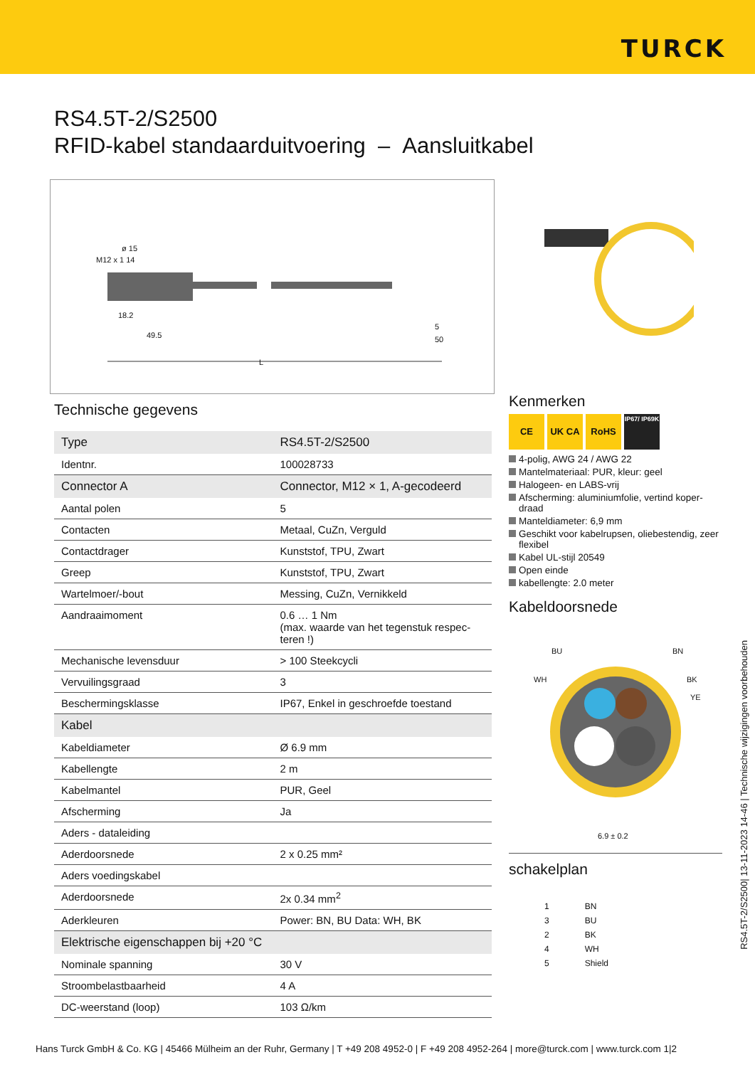TURCK
RS4.5T-2/S2500
RFID-kabel standaarduitvoering – Aansluitkabel
ø 15
M12 x 1 14
18.2
49.5 50
5
L
Technische gegevens
| Type | RS4.5T-2/S2500 |
| Identnr. | 100028733 |
| Connector A | Connector, M12 × 1, A-gecodeerd |
| Aantal polen | 5 |
| Contacten | Metaal, CuZn, Verguld |
| Contactdrager | Kunststof, TPU, Zwart |
| Greep | Kunststof, TPU, Zwart |
| Wartelmoer/-bout | Messing, CuZn, Vernikkeld |
| Aandraaimoment | 0.6 … 1 Nm (max. waarde van het tegenstuk respec-teren !) |
| Mechanische levensduur | > 100 Steekcycli |
| Vervuilingsgraad | 3 |
| Beschermingsklasse | IP67, Enkel in geschroefde toestand |
| Kabel | |
| Kabeldiameter | Ø 6.9 mm |
| Kabellengte | 2 m |
| Kabelmantel | PUR, Geel |
| Afscherming | Ja |
| Aders - dataleiding | |
| Aderdoorsnede | 2 x 0.25 mm² |
| Aders voedingskabel | |
| Aderdoorsnede | 2x 0.34 mm<sup>2</sup> |
| Aderkleuren | Power: BN, BU Data: WH, BK |
| Elektrische eigenschappen bij +20 °C | |
| Nominale spanning | 30 V |
| Stroombelastbaarheid | 4 A |
| DC-weerstand (loop) | 103 Ω/km |
Kenmerken
CE UK CA RoHS IP67/ IP69K
4-polig, AWG 24 / AWG 22
Mantelmateriaal: PUR, kleur: geel
Halogeen- en LABS-vrij
Afscherming: aluminiumfolie, vertind koper-draad
Manteldiameter: 6,9 mm
Geschikt voor kabelrupsen, oliebestendig, zeer flexibel
Kabel UL-stijl 20549
Open einde
kabellengte: 2.0 meter
Kabeldoorsnede
BU BN
WH BK
YE
6.9 ± 0.2
schakelplan
1
3
2
4
5
BN
BU
BK
WH
Shield
RS4.5T-2/S2500| 13-11-2023 14-46 | Technische wijzigingen voorbehouden
Hans Turck GmbH & Co. KG | 45466 Mülheim an der Ruhr, Germany | T +49 208 4952-0 | F +49 208 4952-264 | more@turck.com | www.turck.com 1|2